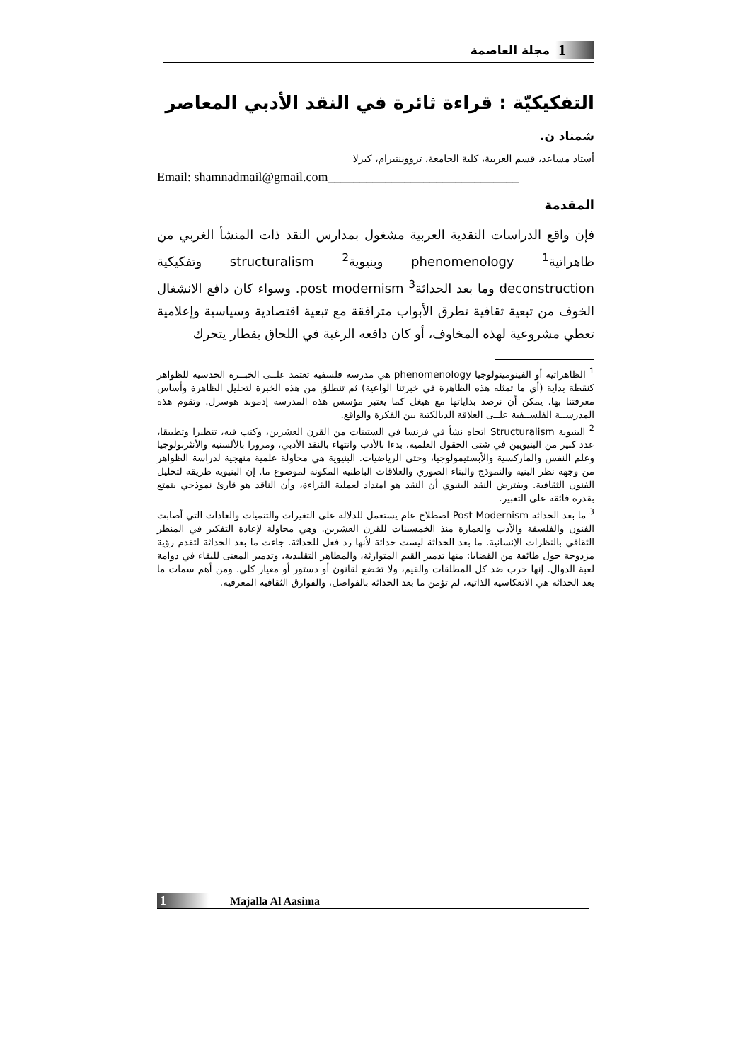1 مجلة العاصمة
التفكيكيّة : قراءة ثائرة في النقد الأدبي المعاصر
شمناد ن.
أستاذ مساعد، قسم العربية، كلية الجامعة، ترووننتبرام، كيرلا
Email: shamnadmail@gmail.com______________________________
المقدمة
فإن واقع الدراسات النقدية العربية مشغول بمدارس النقد ذات المنشأ الغربي من ظاهراتية<sup>1</sup> phenomenology وبنيوية<sup>2</sup> structuralism وتفكيكية deconstruction وما بعد الحداثة<sup>3</sup> post modernism. وسواء كان دافع الانشغال الخوف من تبعية ثقافية تطرق الأبواب مترافقة مع تبعية اقتصادية وسياسية وإعلامية تعطي مشروعية لهذه المخاوف، أو كان دافعه الرغبة في اللحاق بقطار يتحرك
<sup>1</sup> الظاهراتية أو الفينومينولوجيا phenomenology هي مدرسة فلسفية تعتمد علــى الخبــرة الحدسية للظواهر كنقطة بداية (أي ما تمثله هذه الظاهرة في خبرتنا الواعية) ثم تنطلق من هذه الخبرة لتحليل الظاهرة وأساس معرفتنا بها. يمكن أن نرصد بداياتها مع هيغل كما يعتبر مؤسس هذه المدرسة إدموند هوسرل. وتقوم هذه المدرســة الفلســفية علــى العلاقة الديالكتية بين الفكرة والواقع.
<sup>2</sup> البنيوية Structuralism اتجاه نشأ في فرنسا في الستينات من القرن العشرين، وكتب فيه، تنظيرا وتطبيقا، عدد كبير من البنيويين في شتى الحقول العلمية، بدءا بالأدب وانتهاء بالنقد الأدبي، ومرورا بالألسنية والأنثربولوجيا وعلم النفس والماركسية والأبستيمولوجيا، وحتى الرياضيات. البنيوية هي محاولة علمية منهجية لدراسة الظواهر من وجهة نظر البنية والنموذج والبناء الصوري والعلاقات الباطنية المكونة لموضوع ما. إن البنيوية طريقة لتحليل الفنون الثقافية. ويفترض النقد البنيوي أن النقد هو امتداد لعملية القراءة، وأن الناقد هو قارئ نموذجي يتمتع بقدرة فائقة على التعبير.
<sup>3</sup> ما بعد الحداثة Post Modernism اصطلاح عام يستعمل للدلالة على التغيرات والتنميات والعادات التي أصابت الفنون والفلسفة والأدب والعمارة منذ الخمسينات للقرن العشرين. وهي محاولة لإعادة التفكير في المنظر الثقافي بالنظرات الإنسانية. ما بعد الحداثة ليست حداثة لأنها رد فعل للحداثة. جاءت ما بعد الحداثة لتقدم رؤية مزدوجة حول طائفة من القضايا: منها تدمير القيم المتوارثة، والمظاهر التقليدية، وتدمير المعنى للبقاء في دوامة لعبة الدوال. إنها حرب ضد كل المطلقات والقيم، ولا تخضع لقانون أو دستور أو معيار كلي. ومن أهم سمات ما بعد الحداثة هي الانعكاسية الذاتية، لم تؤمن ما بعد الحداثة بالفواصل، والفوارق الثقافية المعرفية.
1 Majalla Al Aasima